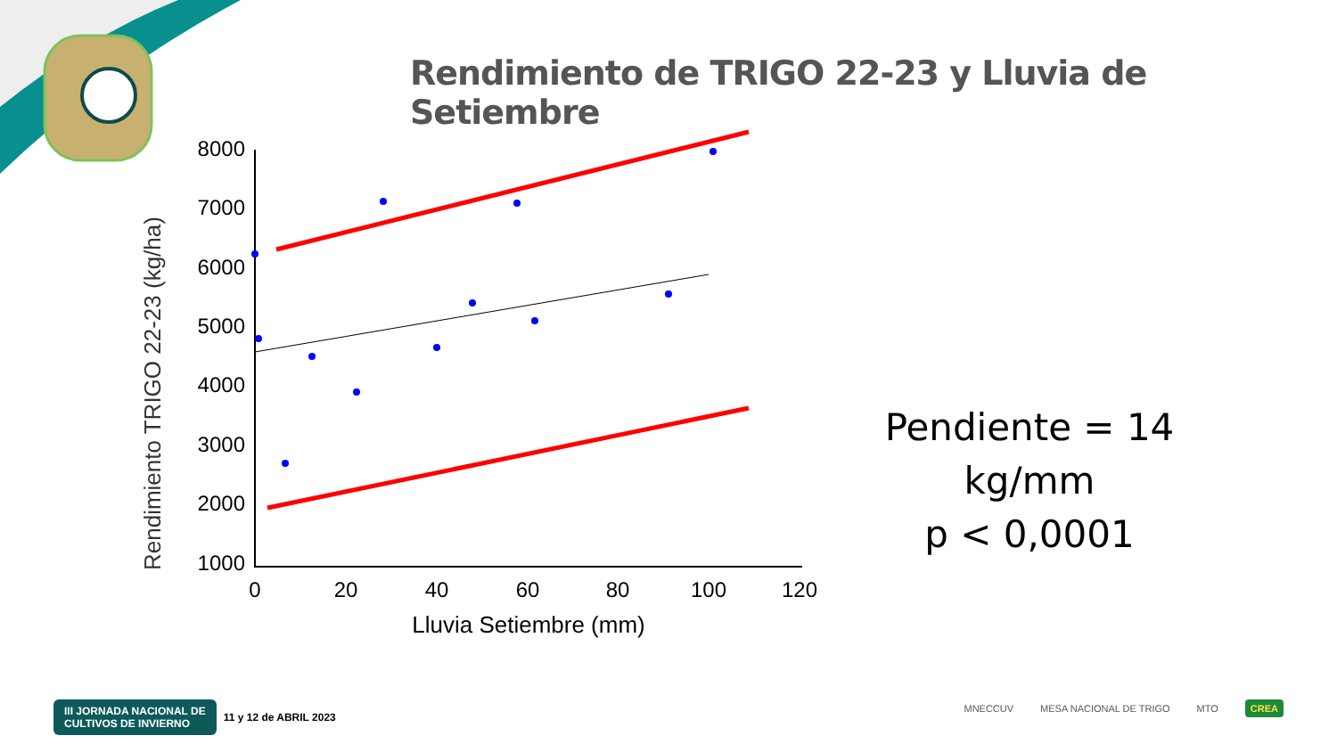Rendimiento de TRIGO 22-23 y Lluvia de Setiembre
Rendimiento TRIGO 22-23 (kg/ha)
8000
7000
6000
5000
4000
3000
2000
1000
0
20
40
60
80
100
120
Lluvia Setiembre (mm)
Pendiente = 14 kg/mm
p < 0,0001
III JORNADA NACIONAL DE
CULTIVOS DE INVIERNO 11 y 12 de ABRIL 2023
MNECCUV MESA NACIONAL DE TRIGO MTO CREA